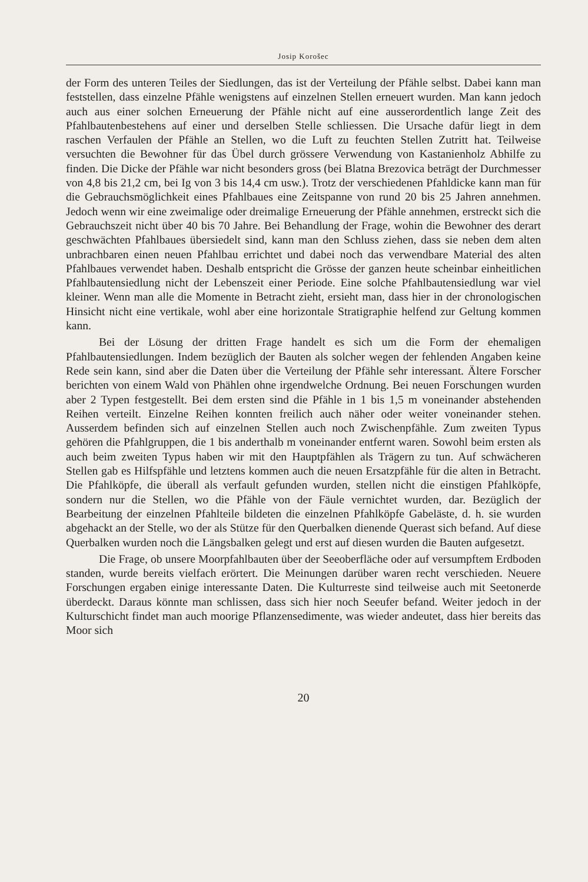Josip Korošec
der Form des unteren Teiles der Siedlungen, das ist der Verteilung der Pfähle selbst. Dabei kann man feststellen, dass einzelne Pfähle wenigstens auf einzelnen Stellen erneuert wurden. Man kann jedoch auch aus einer solchen Erneuerung der Pfähle nicht auf eine ausserordentlich lange Zeit des Pfahlbautenbestehens auf einer und derselben Stelle schliessen. Die Ursache dafür liegt in dem raschen Verfaulen der Pfähle an Stellen, wo die Luft zu feuchten Stellen Zutritt hat. Teilweise versuchten die Bewohner für das Übel durch grössere Verwendung von Kastanienholz Abhilfe zu finden. Die Dicke der Pfähle war nicht besonders gross (bei Blatna Brezovica beträgt der Durchmesser von 4,8 bis 21,2 cm, bei Ig von 3 bis 14,4 cm usw.). Trotz der verschiedenen Pfahldicke kann man für die Gebrauchsmöglichkeit eines Pfahlbaues eine Zeitspanne von rund 20 bis 25 Jahren annehmen. Jedoch wenn wir eine zweimalige oder dreimalige Erneuerung der Pfähle annehmen, erstreckt sich die Gebrauchszeit nicht über 40 bis 70 Jahre. Bei Behandlung der Frage, wohin die Bewohner des derart geschwächten Pfahlbaues übersiedelt sind, kann man den Schluss ziehen, dass sie neben dem alten unbrachbaren einen neuen Pfahlbau errichtet und dabei noch das verwendbare Material des alten Pfahlbaues verwendet haben. Deshalb entspricht die Grösse der ganzen heute scheinbar einheitlichen Pfahlbautensiedlung nicht der Lebenszeit einer Periode. Eine solche Pfahlbautensiedlung war viel kleiner. Wenn man alle die Momente in Betracht zieht, ersieht man, dass hier in der chronologischen Hinsicht nicht eine vertikale, wohl aber eine horizontale Stratigraphie helfend zur Geltung kommen kann.
Bei der Lösung der dritten Frage handelt es sich um die Form der ehemaligen Pfahlbautensiedlungen. Indem bezüglich der Bauten als solcher wegen der fehlenden Angaben keine Rede sein kann, sind aber die Daten über die Verteilung der Pfähle sehr interessant. Ältere Forscher berichten von einem Wald von Phählen ohne irgendwelche Ordnung. Bei neuen Forschungen wurden aber 2 Typen festgestellt. Bei dem ersten sind die Pfähle in 1 bis 1,5 m voneinander abstehenden Reihen verteilt. Einzelne Reihen konnten freilich auch näher oder weiter voneinander stehen. Ausserdem befinden sich auf einzelnen Stellen auch noch Zwischenpfähle. Zum zweiten Typus gehören die Pfahlgruppen, die 1 bis anderthalb m voneinander entfernt waren. Sowohl beim ersten als auch beim zweiten Typus haben wir mit den Hauptpfählen als Trägern zu tun. Auf schwächeren Stellen gab es Hilfspfähle und letztens kommen auch die neuen Ersatzpfähle für die alten in Betracht. Die Pfahlköpfe, die überall als verfault gefunden wurden, stellen nicht die einstigen Pfahlköpfe, sondern nur die Stellen, wo die Pfähle von der Fäule vernichtet wurden, dar. Bezüglich der Bearbeitung der einzelnen Pfahlteile bildeten die einzelnen Pfahlköpfe Gabeläste, d. h. sie wurden abgehackt an der Stelle, wo der als Stütze für den Querbalken dienende Querast sich befand. Auf diese Querbalken wurden noch die Längsbalken gelegt und erst auf diesen wurden die Bauten aufgesetzt.
Die Frage, ob unsere Moorpfahlbauten über der Seeoberfläche oder auf versumpftem Erdboden standen, wurde bereits vielfach erörtert. Die Meinungen darüber waren recht verschieden. Neuere Forschungen ergaben einige interessante Daten. Die Kulturreste sind teilweise auch mit Seetonerde überdeckt. Daraus könnte man schlissen, dass sich hier noch Seeufer befand. Weiter jedoch in der Kulturschicht findet man auch moorige Pflanzensedimente, was wieder andeutet, dass hier bereits das Moor sich
20